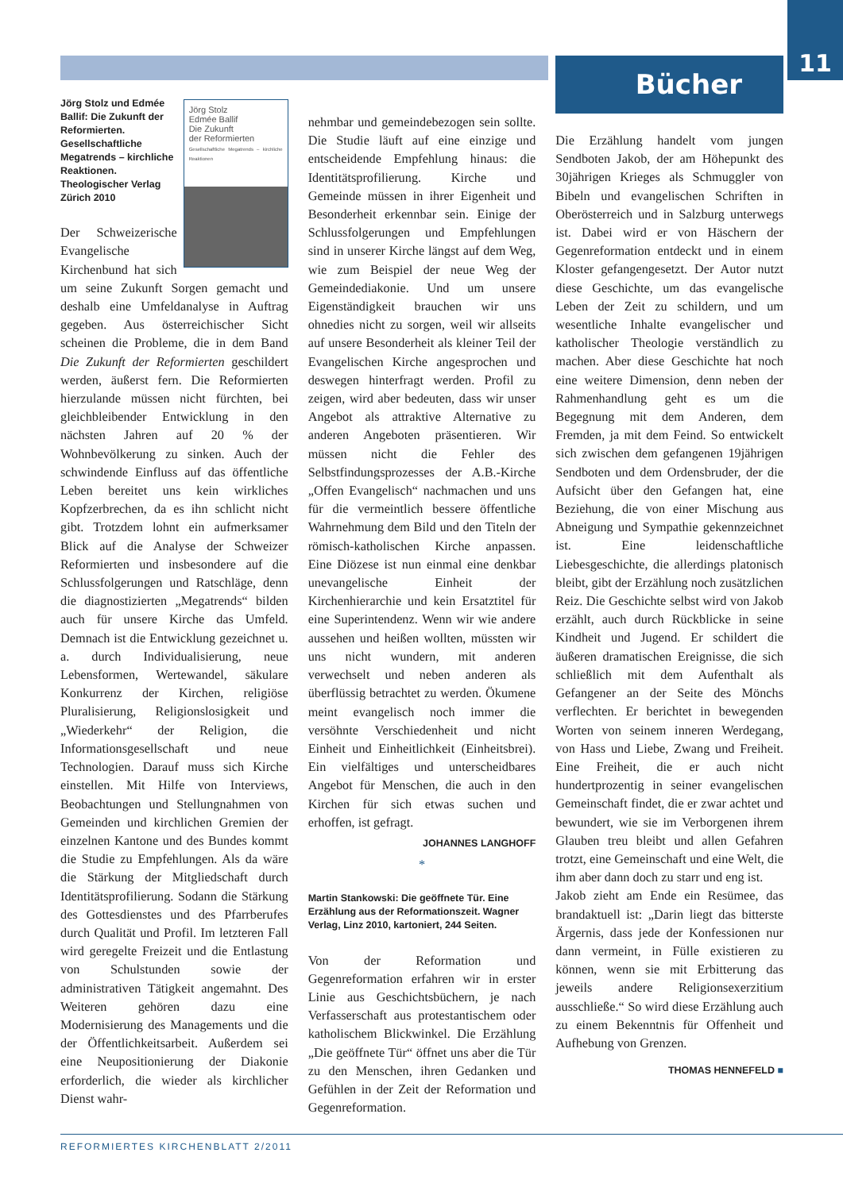11
Bücher
Jörg Stolz
Edmée Ballif
Die Zukunft
der Reformierten
Gesellschaftliche Megatrends – kirchliche Reaktionen
Jörg Stolz und Edmée Ballif: Die Zukunft der Reformierten. Gesellschaftliche Megatrends – kirchliche Reaktionen. Theologischer Verlag Zürich 2010
Der Schweizerische Evangelische Kirchenbund hat sich um seine Zukunft Sorgen gemacht und deshalb eine Umfeldanalyse in Auftrag gegeben. Aus österreichischer Sicht scheinen die Probleme, die in dem Band Die Zukunft der Reformierten geschildert werden, äußerst fern. Die Reformierten hierzulande müssen nicht fürchten, bei gleichbleibender Entwicklung in den nächsten Jahren auf 20 % der Wohnbevölkerung zu sinken. Auch der schwindende Einfluss auf das öffentliche Leben bereitet uns kein wirkliches Kopfzerbrechen, da es ihn schlicht nicht gibt. Trotzdem lohnt ein aufmerksamer Blick auf die Analyse der Schweizer Reformierten und insbesondere auf die Schlussfolgerungen und Ratschläge, denn die diagnostizierten „Megatrends“ bilden auch für unsere Kirche das Umfeld. Demnach ist die Entwicklung gezeichnet u. a. durch Individualisierung, neue Lebensformen, Wertewandel, säkulare Konkurrenz der Kirchen, religiöse Pluralisierung, Religionslosigkeit und „Wiederkehr“ der Religion, die Informationsgesellschaft und neue Technologien. Darauf muss sich Kirche einstellen. Mit Hilfe von Interviews, Beobachtungen und Stellungnahmen von Gemeinden und kirchlichen Gremien der einzelnen Kantone und des Bundes kommt die Studie zu Empfehlungen. Als da wäre die Stärkung der Mitgliedschaft durch Identitätsprofilierung. Sodann die Stärkung des Gottesdienstes und des Pfarrberufes durch Qualität und Profil. Im letzteren Fall wird geregelte Freizeit und die Entlastung von Schulstunden sowie der administrativen Tätigkeit angemahnt. Des Weiteren gehören dazu eine Modernisierung des Managements und die der Öffentlichkeitsarbeit. Außerdem sei eine Neupositionierung der Diakonie erforderlich, die wieder als kirchlicher Dienst wahr-
nehmbar und gemeindebezogen sein sollte. Die Studie läuft auf eine einzige und entscheidende Empfehlung hinaus: die Identitätsprofilierung. Kirche und Gemeinde müssen in ihrer Eigenheit und Besonderheit erkennbar sein. Einige der Schlussfolgerungen und Empfehlungen sind in unserer Kirche längst auf dem Weg, wie zum Beispiel der neue Weg der Gemeindediakonie. Und um unsere Eigenständigkeit brauchen wir uns ohnedies nicht zu sorgen, weil wir allseits auf unsere Besonderheit als kleiner Teil der Evangelischen Kirche angesprochen und deswegen hinterfragt werden. Profil zu zeigen, wird aber bedeuten, dass wir unser Angebot als attraktive Alternative zu anderen Angeboten präsentieren. Wir müssen nicht die Fehler des Selbstfindungsprozesses der A.B.-Kirche „Offen Evangelisch“ nachmachen und uns für die vermeintlich bessere öffentliche Wahrnehmung dem Bild und den Titeln der römisch-katholischen Kirche anpassen. Eine Diözese ist nun einmal eine denkbar unevangelische Einheit der Kirchenhierarchie und kein Ersatztitel für eine Superintendenz. Wenn wir wie andere aussehen und heißen wollten, müssten wir uns nicht wundern, mit anderen verwechselt und neben anderen als überflüssig betrachtet zu werden. Ökumene meint evangelisch noch immer die versöhnte Verschiedenheit und nicht Einheit und Einheitlichkeit (Einheitsbrei). Ein vielfältiges und unterscheidbares Angebot für Menschen, die auch in den Kirchen für sich etwas suchen und erhoffen, ist gefragt.
JOHANNES LANGHOFF
*
Martin Stankowski: Die geöffnete Tür. Eine Erzählung aus der Reformationszeit. Wagner Verlag, Linz 2010, kartoniert, 244 Seiten.
Von der Reformation und Gegenreformation erfahren wir in erster Linie aus Geschichtsbüchern, je nach Verfasserschaft aus protestantischem oder katholischem Blickwinkel. Die Erzählung „Die geöffnete Tür“ öffnet uns aber die Tür zu den Menschen, ihren Gedanken und Gefühlen in der Zeit der Reformation und Gegenreformation.
Die Erzählung handelt vom jungen Sendboten Jakob, der am Höhepunkt des 30jährigen Krieges als Schmuggler von Bibeln und evangelischen Schriften in Oberösterreich und in Salzburg unterwegs ist. Dabei wird er von Häschern der Gegenreformation entdeckt und in einem Kloster gefangengesetzt. Der Autor nutzt diese Geschichte, um das evangelische Leben der Zeit zu schildern, und um wesentliche Inhalte evangelischer und katholischer Theologie verständlich zu machen. Aber diese Geschichte hat noch eine weitere Dimension, denn neben der Rahmenhandlung geht es um die Begegnung mit dem Anderen, dem Fremden, ja mit dem Feind. So entwickelt sich zwischen dem gefangenen 19jährigen Sendboten und dem Ordensbruder, der die Aufsicht über den Gefangen hat, eine Beziehung, die von einer Mischung aus Abneigung und Sympathie gekennzeichnet ist. Eine leidenschaftliche Liebesgeschichte, die allerdings platonisch bleibt, gibt der Erzählung noch zusätzlichen Reiz. Die Geschichte selbst wird von Jakob erzählt, auch durch Rückblicke in seine Kindheit und Jugend. Er schildert die äußeren dramatischen Ereignisse, die sich schließlich mit dem Aufenthalt als Gefangener an der Seite des Mönchs verflechten. Er berichtet in bewegenden Worten von seinem inneren Werdegang, von Hass und Liebe, Zwang und Freiheit. Eine Freiheit, die er auch nicht hundertprozentig in seiner evangelischen Gemeinschaft findet, die er zwar achtet und bewundert, wie sie im Verborgenen ihrem Glauben treu bleibt und allen Gefahren trotzt, eine Gemeinschaft und eine Welt, die ihm aber dann doch zu starr und eng ist.
Jakob zieht am Ende ein Resümee, das brandaktuell ist: „Darin liegt das bitterste Ärgernis, dass jede der Konfessionen nur dann vermeint, in Fülle existieren zu können, wenn sie mit Erbitterung das jeweils andere Religionsexerzitium ausschließe.“ So wird diese Erzählung auch zu einem Bekenntnis für Offenheit und Aufhebung von Grenzen.
THOMAS HENNEFELD ■
REFORMIERTES KIRCHENBLATT 2/2011